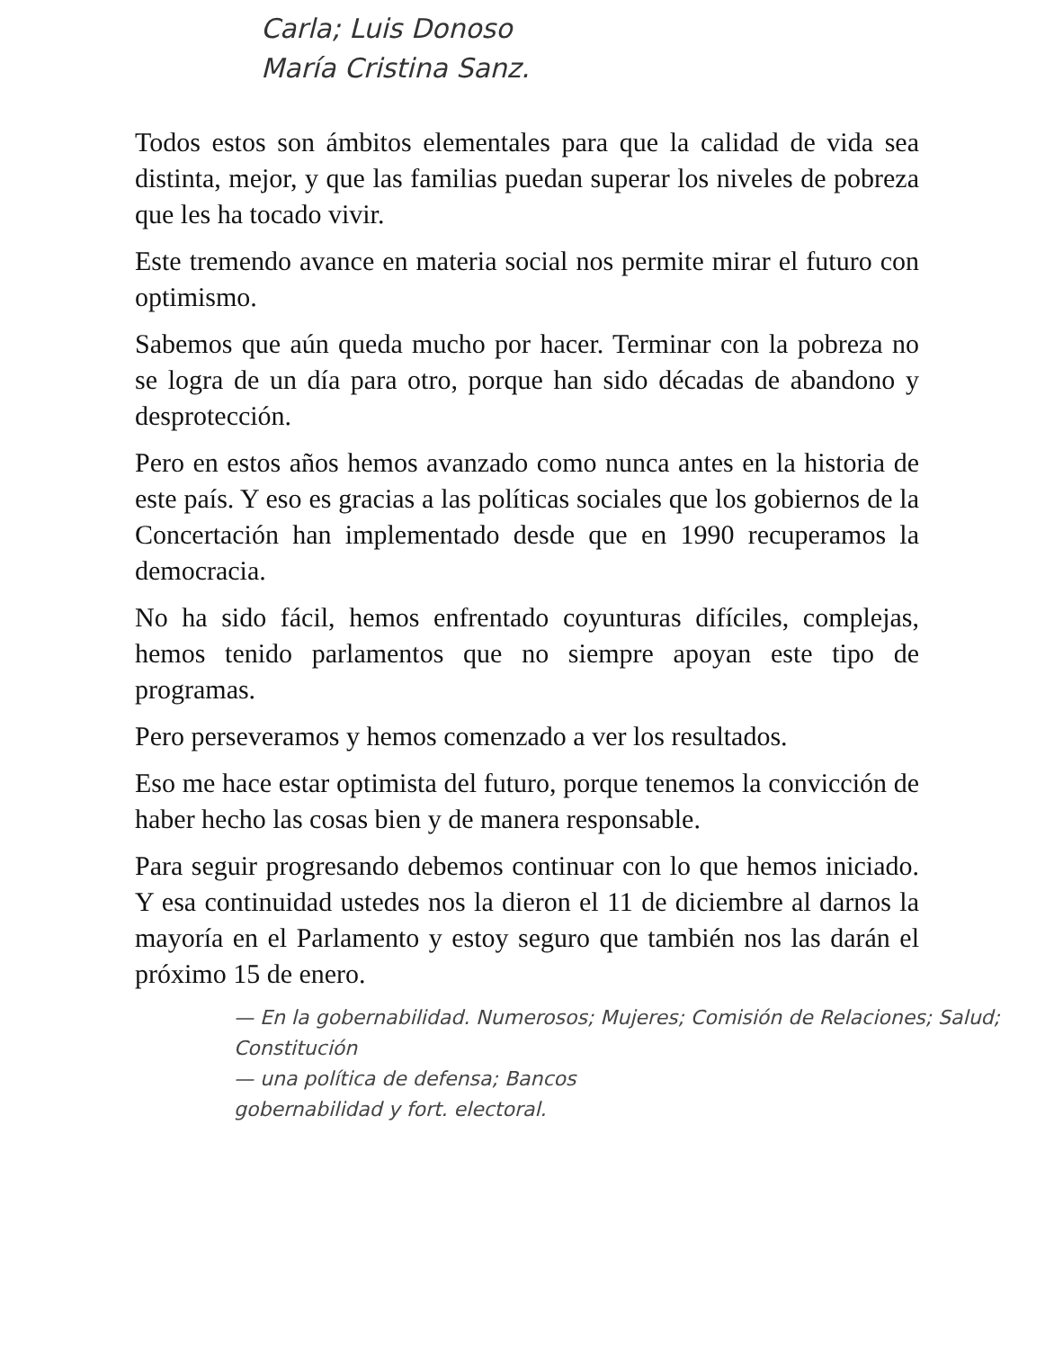Carla; Luis Donoso
María Cristina Sanz.
Todos estos son ámbitos elementales para que la calidad de vida sea distinta, mejor, y que las familias puedan superar los niveles de pobreza que les ha tocado vivir.
Este tremendo avance en materia social nos permite mirar el futuro con optimismo.
Sabemos que aún queda mucho por hacer. Terminar con la pobreza no se logra de un día para otro, porque han sido décadas de abandono y desprotección.
Pero en estos años hemos avanzado como nunca antes en la historia de este país. Y eso es gracias a las políticas sociales que los gobiernos de la Concertación han implementado desde que en 1990 recuperamos la democracia.
No ha sido fácil, hemos enfrentado coyunturas difíciles, complejas, hemos tenido parlamentos que no siempre apoyan este tipo de programas.
Pero perseveramos y hemos comenzado a ver los resultados.
Eso me hace estar optimista del futuro, porque tenemos la convicción de haber hecho las cosas bien y de manera responsable.
Para seguir progresando debemos continuar con lo que hemos iniciado. Y esa continuidad ustedes nos la dieron el 11 de diciembre al darnos la mayoría en el Parlamento y estoy seguro que también nos las darán el próximo 15 de enero.
— En la gobernabilidad. Numerosos; Mujeres; Comisión de Relaciones; Salud; Constitución
— una política de defensa; Bancos
gobernabilidad y fort. electoral.